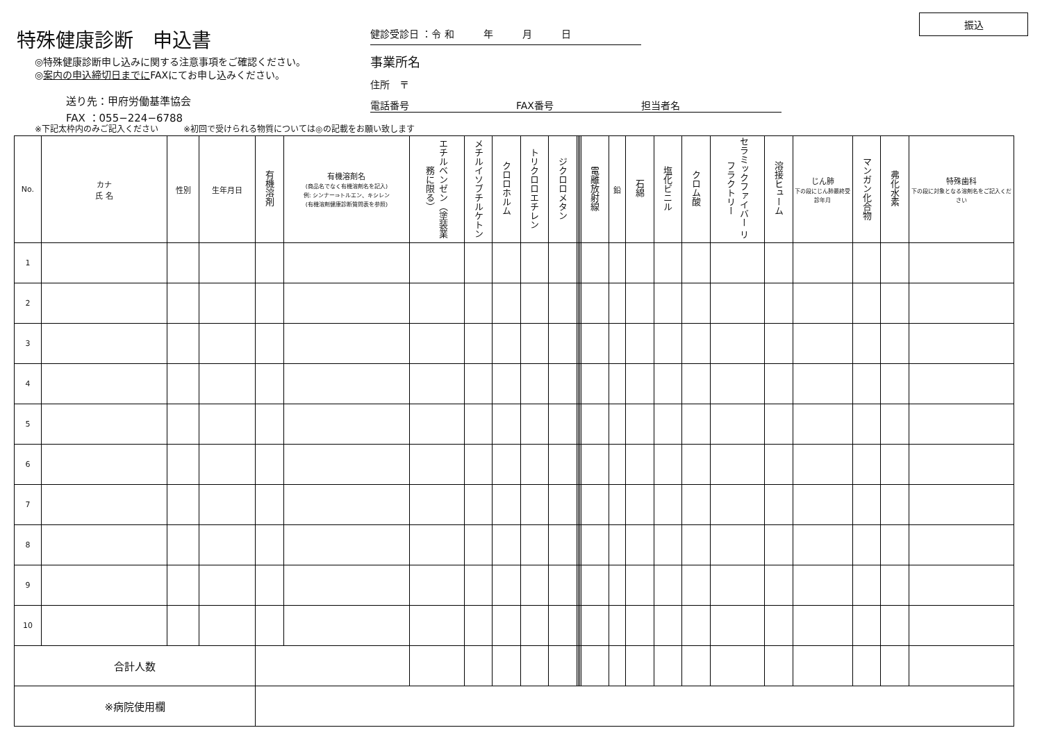特殊健康診断　申込書
◎特殊健康診断申し込みに関する注意事項をご確認ください。
◎案内の申込締切日までにFAXにてお申し込みください。
送り先：甲府労働基準協会
FAX ：055−224−6788
健診受診日 ：令 和　　　年　　　月　　　日
事業所名
住所　〒
電話番号　　　　　　　　　　　FAX番号　　　　　　　　　担当者名
振込
※下記太枠内のみご記入ください　　　※初回で受けられる物質については◎の記載をお願い致します
| No. | カナ 氏 名 | 性別 | 生年月日 | 有機溶剤 | 有機溶剤名 (商品名でなく有機溶剤名を記入) 例: シンナー⇒トルエン、キシレン (有機溶剤健康診断質問表を参照) | エチルベンゼン（塗装業務に限る） | メチルイソブチルケトン | クロロホルム | トリクロロエチレン | ジクロロメタン | | | | 電離放射線 | 鉛 | 石綿 | 塩化ビニル | クロム酸 | セラミックファイバー リフラクトリー | 溶接ヒューム | じん肺 下の段にじん肺最終受診年月 | マンガン化合物 | 弗化水素 | 特殊歯科 下の段に対象となる溶剤名をご記入ください |
| --- | --- | --- | --- | --- | --- | --- | --- | --- | --- | --- | --- | --- | --- | --- | --- | --- | --- | --- | --- | --- | --- | --- | --- | --- |
| 1 | | | | | | | | | | | | | | | | | | | | | | | | |
| 2 | | | | | | | | | | | | | | | | | | | | | | | | |
| 3 | | | | | | | | | | | | | | | | | | | | | | | | |
| 4 | | | | | | | | | | | | | | | | | | | | | | | | |
| 5 | | | | | | | | | | | | | | | | | | | | | | | | |
| 6 | | | | | | | | | | | | | | | | | | | | | | | | |
| 7 | | | | | | | | | | | | | | | | | | | | | | | | |
| 8 | | | | | | | | | | | | | | | | | | | | | | | | |
| 9 | | | | | | | | | | | | | | | | | | | | | | | | |
| 10 | | | | | | | | | | | | | | | | | | | | | | | | |
| 合計人数 | | | | | | | | | | | | | | | | | | | | | | | | |
| ※病院使用欄 | | | | | | | | | | | | | | | | | | | | | | | | |